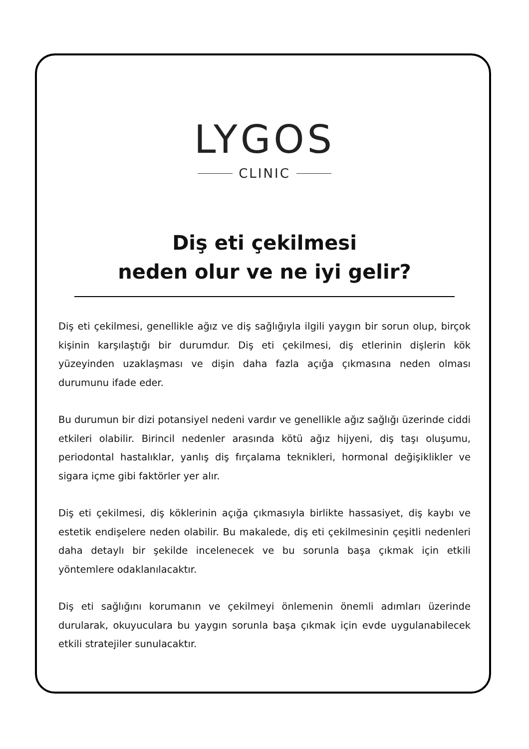LYGOS
CLINIC
Diş eti çekilmesi
neden olur ve ne iyi gelir?
Diş eti çekilmesi, genellikle ağız ve diş sağlığıyla ilgili yaygın bir sorun olup, birçok kişinin karşılaştığı bir durumdur. Diş eti çekilmesi, diş etlerinin dişlerin kök yüzeyinden uzaklaşması ve dişin daha fazla açığa çıkmasına neden olması durumunu ifade eder.
Bu durumun bir dizi potansiyel nedeni vardır ve genellikle ağız sağlığı üzerinde ciddi etkileri olabilir. Birincil nedenler arasında kötü ağız hijyeni, diş taşı oluşumu, periodontal hastalıklar, yanlış diş fırçalama teknikleri, hormonal değişiklikler ve sigara içme gibi faktörler yer alır.
Diş eti çekilmesi, diş köklerinin açığa çıkmasıyla birlikte hassasiyet, diş kaybı ve estetik endişelere neden olabilir. Bu makalede, diş eti çekilmesinin çeşitli nedenleri daha detaylı bir şekilde incelenecek ve bu sorunla başa çıkmak için etkili yöntemlere odaklanılacaktır.
Diş eti sağlığını korumanın ve çekilmeyi önlemenin önemli adımları üzerinde durularak, okuyuculara bu yaygın sorunla başa çıkmak için evde uygulanabilecek etkili stratejiler sunulacaktır.